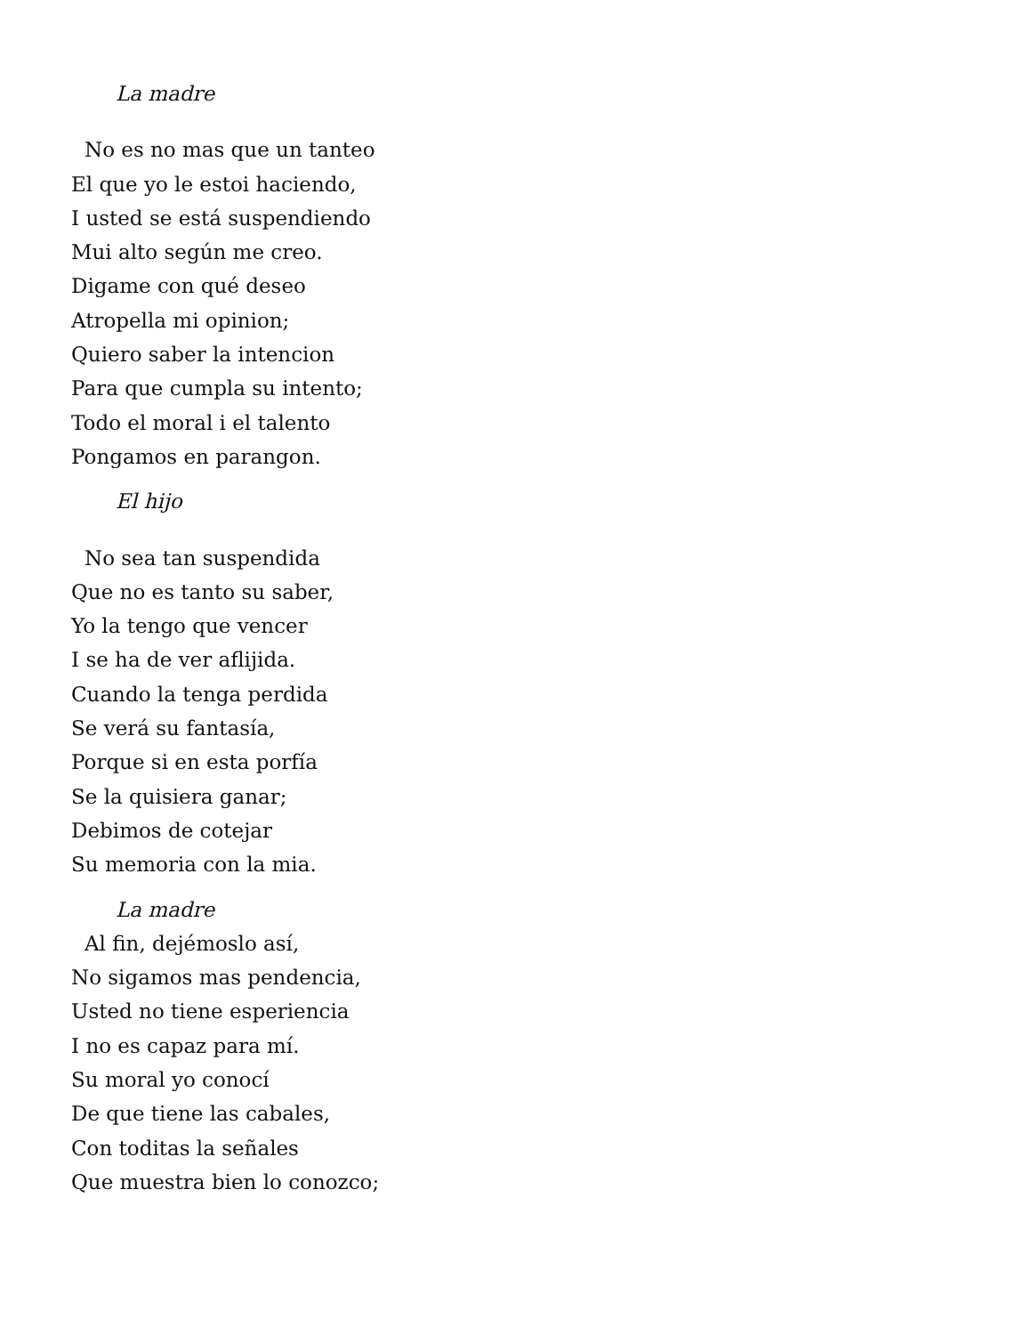La madre
No es no mas que un tanteo
El que yo le estoi haciendo,
I usted se está suspendiendo
Mui alto según me creo.
Digame con qué deseo
Atropella mi opinion;
Quiero saber la intencion
Para que cumpla su intento;
Todo el moral i el talento
Pongamos en parangon.
El hijo
No sea tan suspendida
Que no es tanto su saber,
Yo la tengo que vencer
I se ha de ver aflijida.
Cuando la tenga perdida
Se verá su fantasía,
Porque si en esta porfía
Se la quisiera ganar;
Debimos de cotejar
Su memoria con la mia.
La madre
Al fin, dejémoslo así,
No sigamos mas pendencia,
Usted no tiene esperiencia
I no es capaz para mí.
Su moral yo conocí
De que tiene las cabales,
Con toditas la señales
Que muestra bien lo conozco;